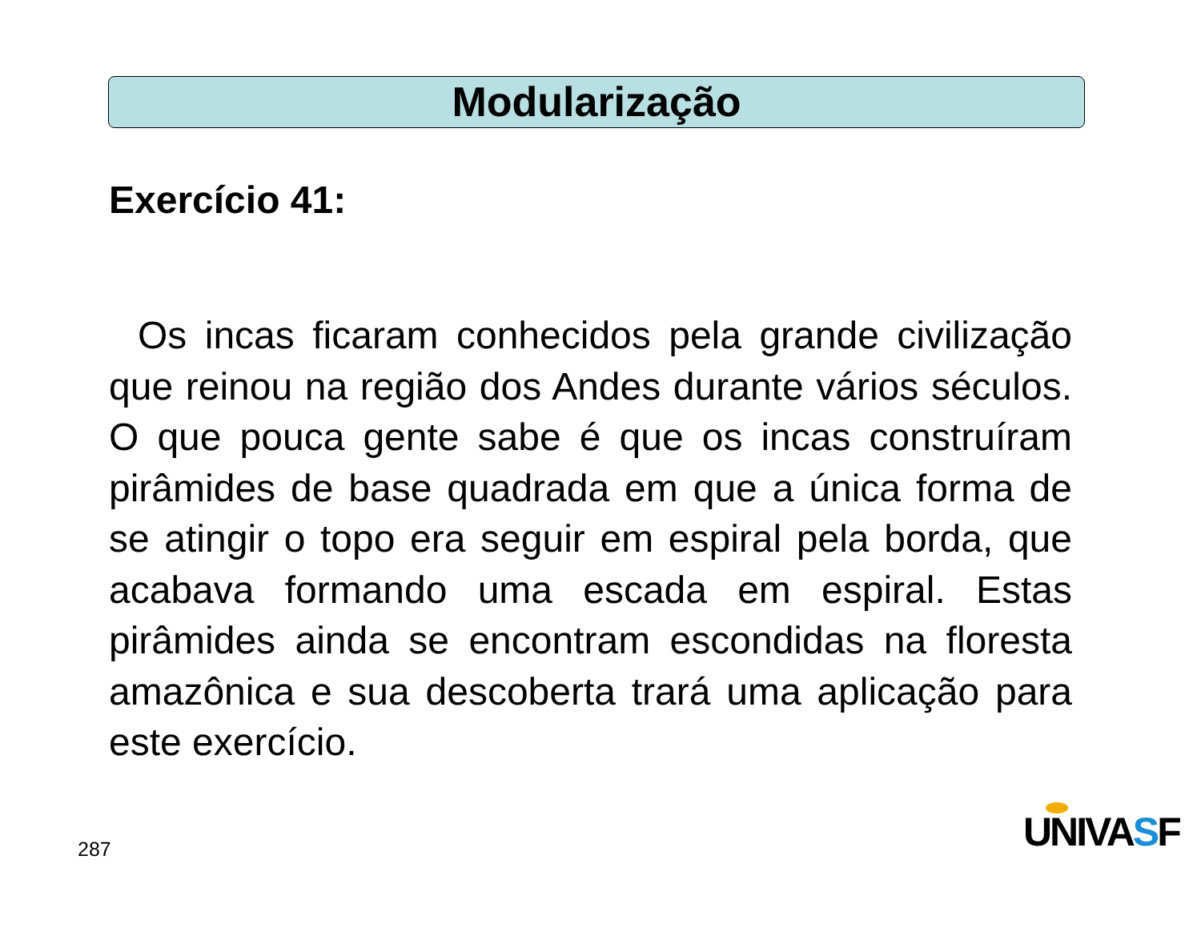Modularização
Exercício 41:
Os incas ficaram conhecidos pela grande civilização que reinou na região dos Andes durante vários séculos. O que pouca gente sabe é que os incas construíram pirâmides de base quadrada em que a única forma de se atingir o topo era seguir em espiral pela borda, que acabava formando uma escada em espiral. Estas pirâmides ainda se encontram escondidas na floresta amazônica e sua descoberta trará uma aplicação para este exercício.
287 UNIVASF